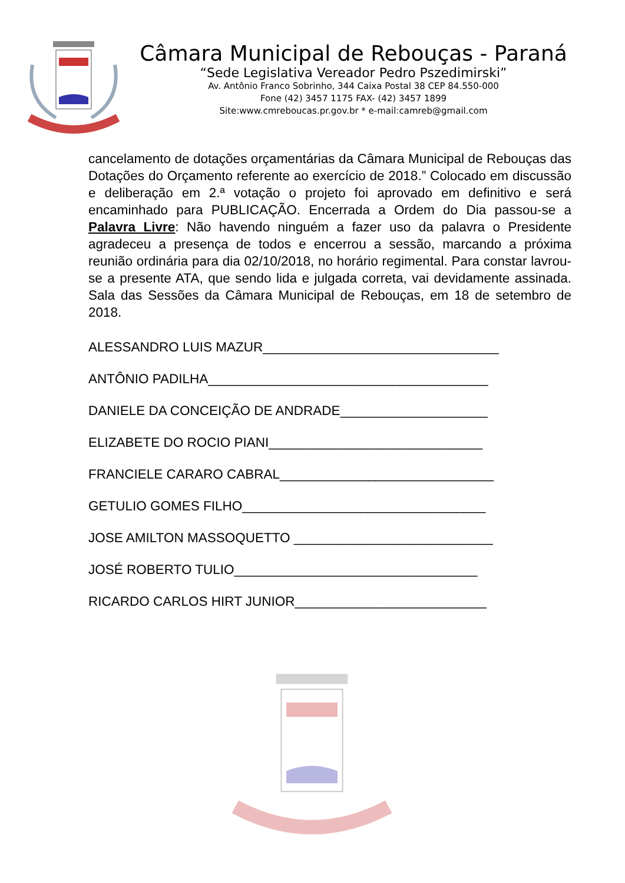Câmara Municipal de Rebouças - Paraná
“Sede Legislativa Vereador Pedro Pszedimirski”
Av. Antônio Franco Sobrinho, 344 Caixa Postal 38 CEP 84.550-000
Fone (42) 3457 1175 FAX- (42) 3457 1899
Site:www.cmreboucas.pr.gov.br * e-mail:camreb@gmail.com
cancelamento de dotações orçamentárias da Câmara Municipal de Rebouças das Dotações do Orçamento referente ao exercício de 2018.” Colocado em discussão e deliberação em 2.ª votação o projeto foi aprovado em definitivo e será encaminhado para PUBLICAÇÃO. Encerrada a Ordem do Dia passou-se a Palavra Livre: Não havendo ninguém a fazer uso da palavra o Presidente agradeceu a presença de todos e encerrou a sessão, marcando a próxima reunião ordinária para dia 02/10/2018, no horário regimental. Para constar lavrou-se a presente ATA, que sendo lida e julgada correta, vai devidamente assinada. Sala das Sessões da Câmara Municipal de Rebouças, em 18 de setembro de 2018.
ALESSANDRO LUIS MAZUR________________________________
ANTÔNIO PADILHA______________________________________
DANIELE DA CONCEIÇÃO DE ANDRADE____________________
ELIZABETE DO ROCIO PIANI_____________________________
FRANCIELE CARARO CABRAL_____________________________
GETULIO GOMES FILHO_________________________________
JOSE AMILTON MASSOQUETTO ___________________________
JOSÉ ROBERTO TULIO_________________________________
RICARDO CARLOS HIRT JUNIOR__________________________